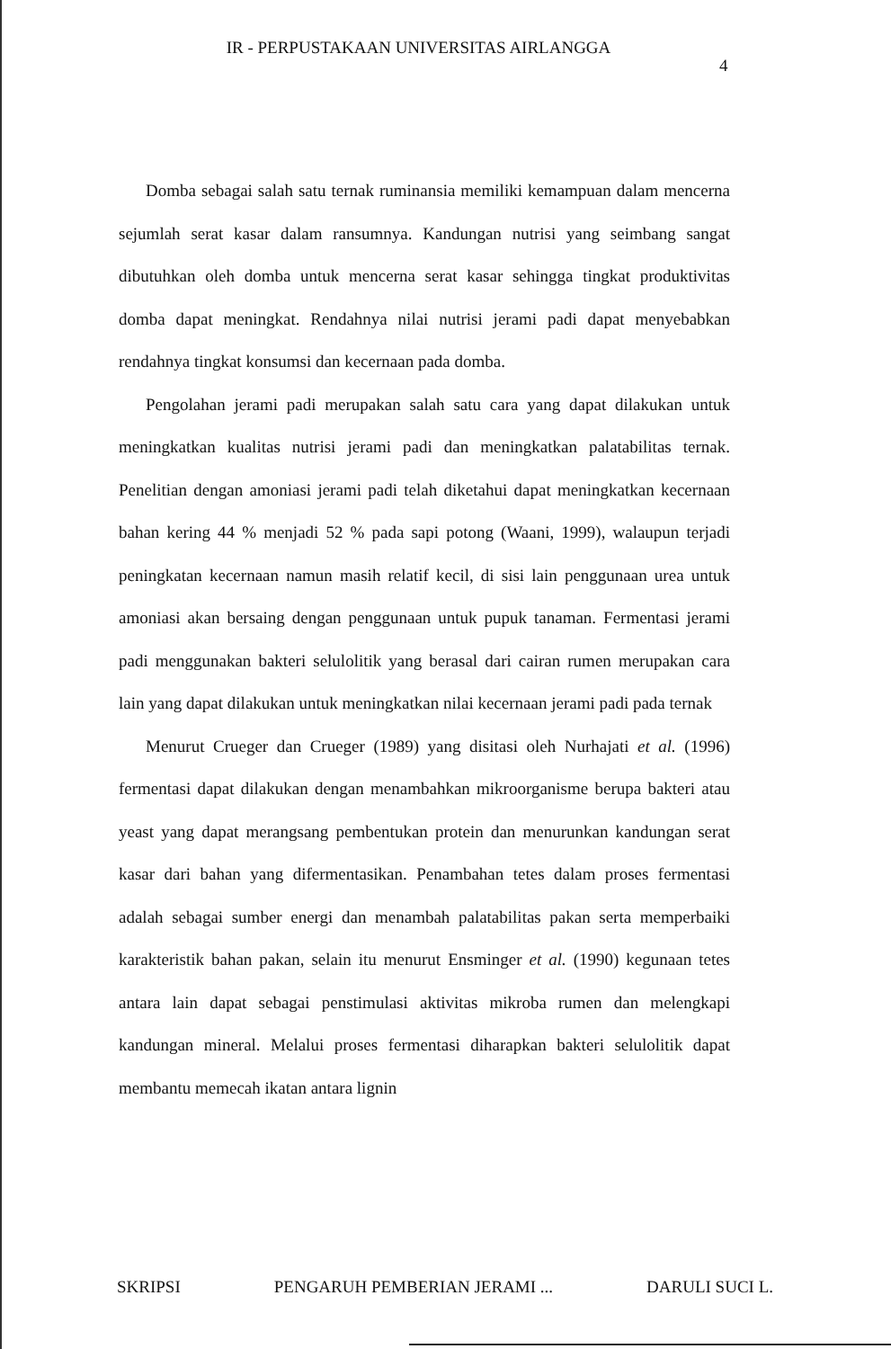IR - PERPUSTAKAAN UNIVERSITAS AIRLANGGA
4
Domba sebagai salah satu ternak ruminansia memiliki kemampuan dalam mencerna sejumlah serat kasar dalam ransumnya. Kandungan nutrisi yang seimbang sangat dibutuhkan oleh domba untuk mencerna serat kasar sehingga tingkat produktivitas domba dapat meningkat. Rendahnya nilai nutrisi jerami padi dapat menyebabkan rendahnya tingkat konsumsi dan kecernaan pada domba.
Pengolahan jerami padi merupakan salah satu cara yang dapat dilakukan untuk meningkatkan kualitas nutrisi jerami padi dan meningkatkan palatabilitas ternak. Penelitian dengan amoniasi jerami padi telah diketahui dapat meningkatkan kecernaan bahan kering 44 % menjadi 52 % pada sapi potong (Waani, 1999), walaupun terjadi peningkatan kecernaan namun masih relatif kecil, di sisi lain penggunaan urea untuk amoniasi akan bersaing dengan penggunaan untuk pupuk tanaman. Fermentasi jerami padi menggunakan bakteri selulolitik yang berasal dari cairan rumen merupakan cara lain yang dapat dilakukan untuk meningkatkan nilai kecernaan jerami padi pada ternak
Menurut Crueger dan Crueger (1989) yang disitasi oleh Nurhajati et al. (1996) fermentasi dapat dilakukan dengan menambahkan mikroorganisme berupa bakteri atau yeast yang dapat merangsang pembentukan protein dan menurunkan kandungan serat kasar dari bahan yang difermentasikan. Penambahan tetes dalam proses fermentasi adalah sebagai sumber energi dan menambah palatabilitas pakan serta memperbaiki karakteristik bahan pakan, selain itu menurut Ensminger et al. (1990) kegunaan tetes antara lain dapat sebagai penstimulasi aktivitas mikroba rumen dan melengkapi kandungan mineral. Melalui proses fermentasi diharapkan bakteri selulolitik dapat membantu memecah ikatan antara lignin
SKRIPSI PENGARUH PEMBERIAN JERAMI ... DARULI SUCI L.